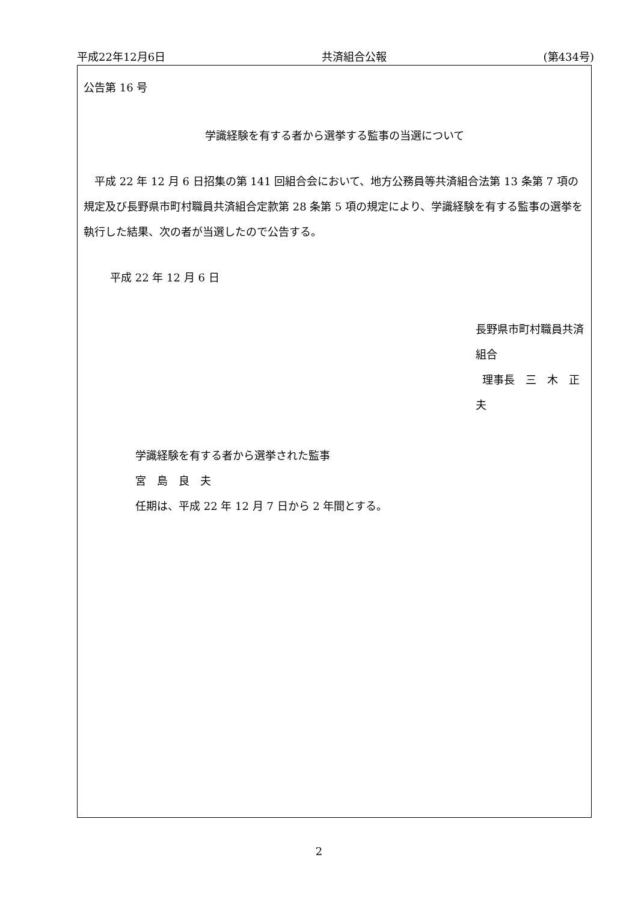平成22年12月6日 共済組合公報 (第434号)
公告第 16 号
学識経験を有する者から選挙する監事の当選について
平成 22 年 12 月 6 日招集の第 141 回組合会において、地方公務員等共済組合法第 13 条第 7 項の規定及び長野県市町村職員共済組合定款第 28 条第 5 項の規定により、学識経験を有する監事の選挙を執行した結果、次の者が当選したので公告する。
平成 22 年 12 月 6 日
長野県市町村職員共済組合
理事長　三　木　正　夫
学識経験を有する者から選挙された監事
宮　島　良　夫
任期は、平成 22 年 12 月 7 日から 2 年間とする。
2